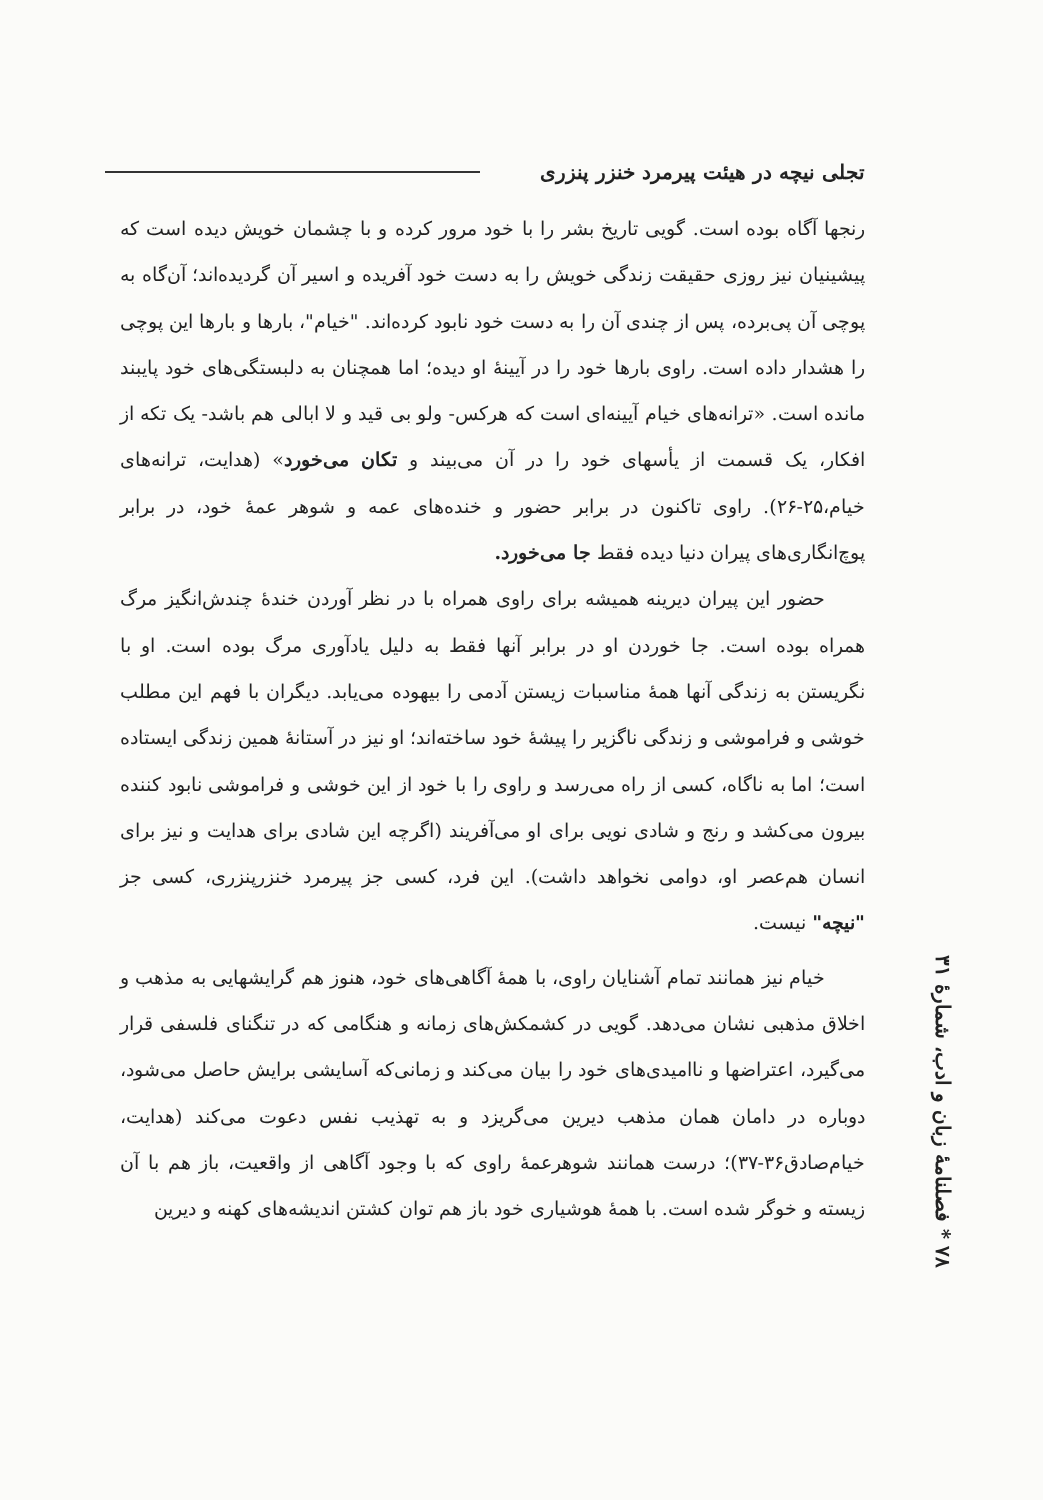تجلی نیچه در هیئت پیرمرد خنزر پنزری
رنجها آگاه بوده است. گویی تاریخ بشر را با خود مرور کرده و با چشمان خویش دیده است که پیشینیان نیز روزی حقیقت زندگی خویش را به دست خود آفریده و اسیر آن گردیده‌اند؛ آن‌گاه به پوچی آن پی‌برده، پس از چندی آن را به دست خود نابود کرده‌اند. "خیام"، بارها و بارها این پوچی را هشدار داده است. راوی بارها خود را در آیینهٔ او دیده؛ اما همچنان به دلبستگی‌های خود پایبند مانده است. «ترانه‌های خیام آیینه‌ای است که هرکس- ولو بی قید و لا ابالی هم باشد- یک تکه از افکار، یک قسمت از یأسهای خود را در آن می‌بیند و تکان می‌خورد» (هدایت، ترانه‌های خیام،۲۵-۲۶). راوی تاکنون در برابر حضور و خنده‌های عمه و شوهر عمهٔ خود، در برابر پوچ‌انگاری‌های پیران دنیا دیده فقط جا می‌خورد.
حضور این پیران دیرینه همیشه برای راوی همراه با در نظر آوردن خندهٔ چندش‌انگیز مرگ همراه بوده است. جا خوردن او در برابر آنها فقط به دلیل یادآوری مرگ بوده است. او با نگریستن به زندگی آنها همهٔ مناسبات زیستن آدمی را بیهوده می‌یابد. دیگران با فهم این مطلب خوشی و فراموشی و زندگی ناگزیر را پیشهٔ خود ساخته‌اند؛ او نیز در آستانهٔ همین زندگی ایستاده است؛ اما به ناگاه، کسی از راه می‌رسد و راوی را با خود از این خوشی و فراموشی نابود کننده بیرون می‌کشد و رنج و شادی نویی برای او می‌آفریند (اگرچه این شادی برای هدایت و نیز برای انسان هم‌عصر او، دوامی نخواهد داشت). این فرد، کسی جز پیرمرد خنزرپنزری، کسی جز "نیچه" نیست.
خیام نیز همانند تمام آشنایان راوی، با همهٔ آگاهی‌های خود، هنوز هم گرایشهایی به مذهب و اخلاق مذهبی نشان می‌دهد. گویی در کشمکش‌های زمانه و هنگامی که در تنگنای فلسفی قرار می‌گیرد، اعتراضها و ناامیدی‌های خود را بیان می‌کند و زمانی‌که آسایشی برایش حاصل می‌شود، دوباره در دامان همان مذهب دیرین می‌گریزد و به تهذیب نفس دعوت می‌کند (هدایت، خیام‌صادق۳۶-۳۷)؛ درست همانند شوهرعمهٔ راوی که با وجود آگاهی از واقعیت، باز هم با آن زیسته و خوگر شده است. با همهٔ هوشیاری خود باز هم توان کشتن اندیشه‌های کهنه و دیرین
۷۸ * فصلنامهٔ زبان و ادب، شمارهٔ ۳۱